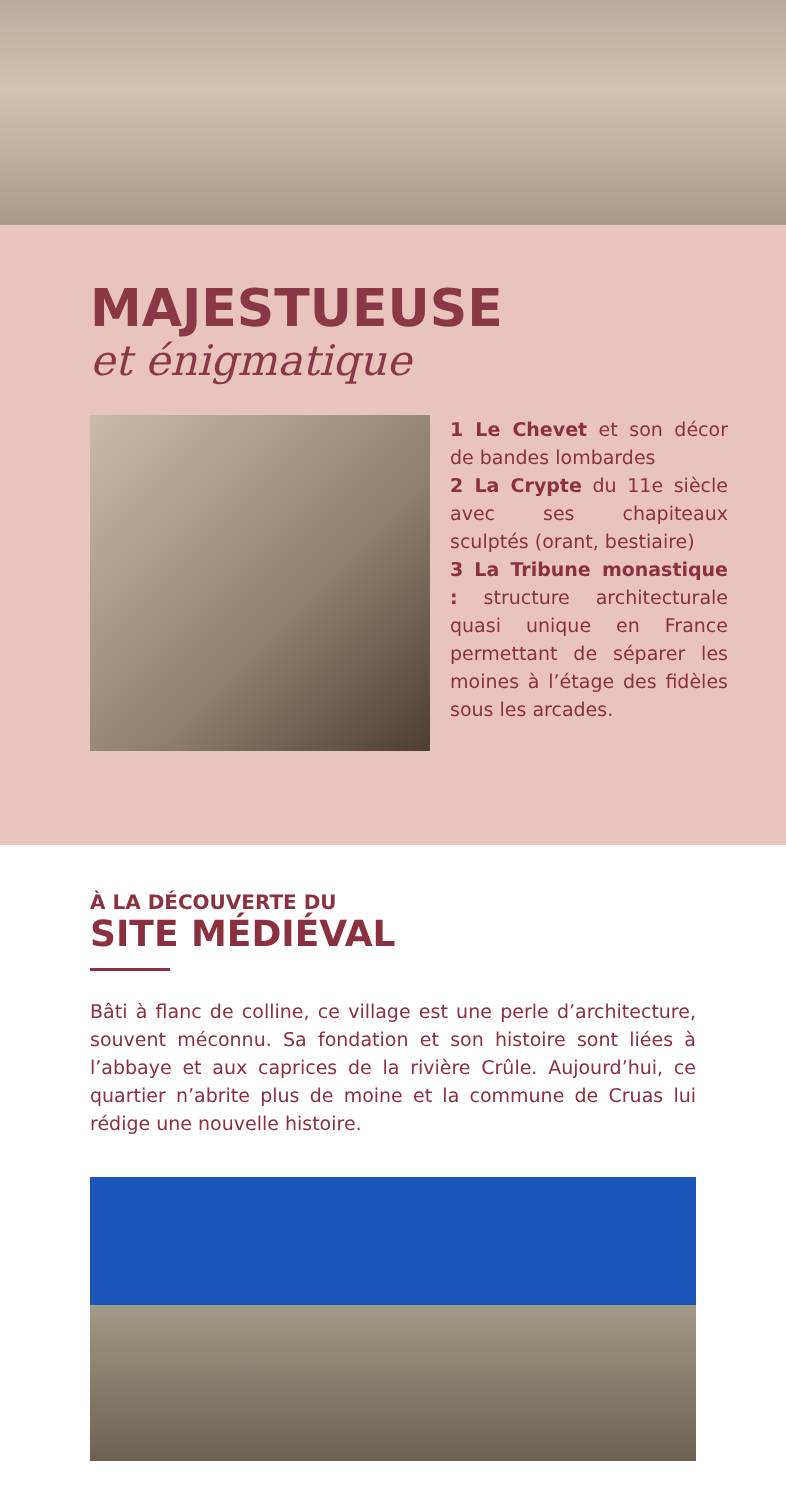MAJESTUEUSE
et énigmatique
1 Le Chevet et son décor de bandes lombardes
2 La Crypte du 11e siècle avec ses chapiteaux sculptés (orant, bestiaire)
3 La Tribune monastique : structure architecturale quasi unique en France permettant de séparer les moines à l’étage des fidèles sous les arcades.
À LA DÉCOUVERTE DU
SITE MÉDIÉVAL
Bâti à flanc de colline, ce village est une perle d’architecture, souvent méconnu. Sa fondation et son histoire sont liées à l’abbaye et aux caprices de la rivière Crûle. Aujourd’hui, ce quartier n’abrite plus de moine et la commune de Cruas lui rédige une nouvelle histoire.